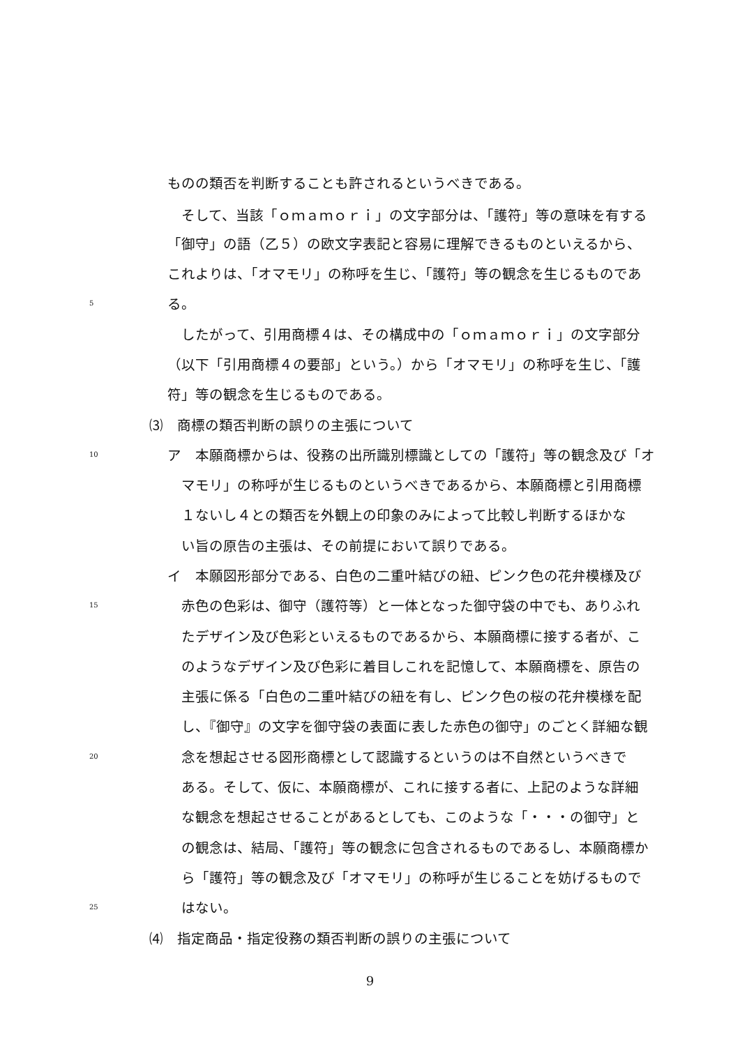ものの類否を判断することも許されるというべきである。
　そして、当該「ｏｍａｍｏｒｉ」の文字部分は、「護符」等の意味を有する
「御守」の語（乙５）の欧文字表記と容易に理解できるものといえるから、
これよりは、「オマモリ」の称呼を生じ、「護符」等の観念を生じるものであ
5 る。
　したがって、引用商標４は、その構成中の「ｏｍａｍｏｒｉ」の文字部分
（以下「引用商標４の要部」という。）から「オマモリ」の称呼を生じ、「護
符」等の観念を生じるものである。
⑶　商標の類否判断の誤りの主張について
10 ア　本願商標からは、役務の出所識別標識としての「護符」等の観念及び「オ
　マモリ」の称呼が生じるものというべきであるから、本願商標と引用商標
　１ないし４との類否を外観上の印象のみによって比較し判断するほかな
　い旨の原告の主張は、その前提において誤りである。
イ　本願図形部分である、白色の二重叶結びの紐、ピンク色の花弁模様及び
15　赤色の色彩は、御守（護符等）と一体となった御守袋の中でも、ありふれ
　たデザイン及び色彩といえるものであるから、本願商標に接する者が、こ
　のようなデザイン及び色彩に着目しこれを記憶して、本願商標を、原告の
　主張に係る「白色の二重叶結びの紐を有し、ピンク色の桜の花弁模様を配
　し、『御守』の文字を御守袋の表面に表した赤色の御守」のごとく詳細な観
20　念を想起させる図形商標として認識するというのは不自然というべきで
　ある。そして、仮に、本願商標が、これに接する者に、上記のような詳細
　な観念を想起させることがあるとしても、このような「・・・の御守」と
　の観念は、結局、「護符」等の観念に包含されるものであるし、本願商標か
　ら「護符」等の観念及び「オマモリ」の称呼が生じることを妨げるもので
25　はない。
⑷　指定商品・指定役務の類否判断の誤りの主張について
9